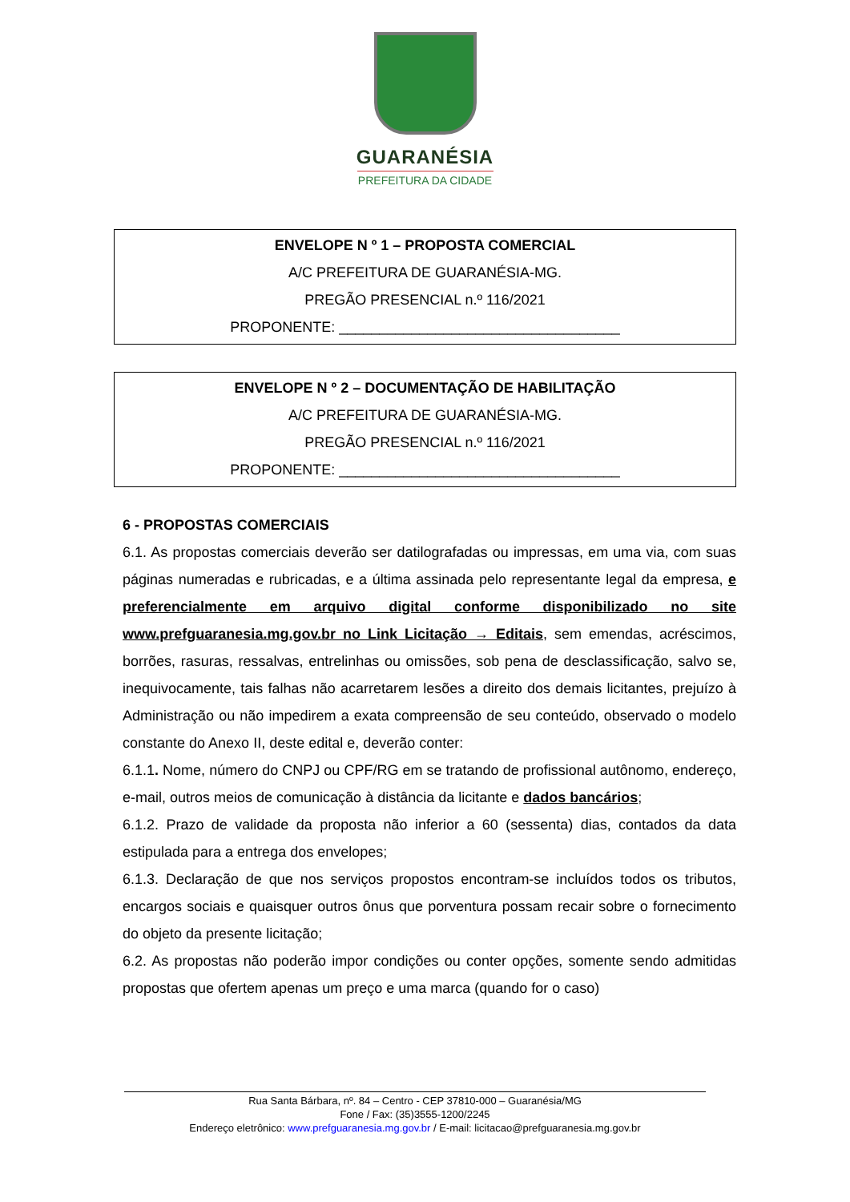GUARANÉSIA
PREFEITURA DA CIDADE
ENVELOPE N º 1 – PROPOSTA COMERCIAL
A/C PREFEITURA DE GUARANÉSIA-MG.
PREGÃO PRESENCIAL n.º 116/2021
PROPONENTE: ___________________________________
ENVELOPE N º 2 – DOCUMENTAÇÃO DE HABILITAÇÃO
A/C PREFEITURA DE GUARANÉSIA-MG.
PREGÃO PRESENCIAL n.º 116/2021
PROPONENTE: ___________________________________
6 - PROPOSTAS COMERCIAIS
6.1. As propostas comerciais deverão ser datilografadas ou impressas, em uma via, com suas páginas numeradas e rubricadas, e a última assinada pelo representante legal da empresa, e preferencialmente em arquivo digital conforme disponibilizado no site www.prefguaranesia.mg.gov.br no Link Licitação → Editais, sem emendas, acréscimos, borrões, rasuras, ressalvas, entrelinhas ou omissões, sob pena de desclassificação, salvo se, inequivocamente, tais falhas não acarretarem lesões a direito dos demais licitantes, prejuízo à Administração ou não impedirem a exata compreensão de seu conteúdo, observado o modelo constante do Anexo II, deste edital e, deverão conter:
6.1.1. Nome, número do CNPJ ou CPF/RG em se tratando de profissional autônomo, endereço, e-mail, outros meios de comunicação à distância da licitante e dados bancários;
6.1.2. Prazo de validade da proposta não inferior a 60 (sessenta) dias, contados da data estipulada para a entrega dos envelopes;
6.1.3. Declaração de que nos serviços propostos encontram-se incluídos todos os tributos, encargos sociais e quaisquer outros ônus que porventura possam recair sobre o fornecimento do objeto da presente licitação;
6.2. As propostas não poderão impor condições ou conter opções, somente sendo admitidas propostas que ofertem apenas um preço e uma marca (quando for o caso)
Rua Santa Bárbara, nº. 84 – Centro - CEP 37810-000 – Guaranésia/MG
Fone / Fax: (35)3555-1200/2245
Endereço eletrônico: www.prefguaranesia.mg.gov.br / E-mail: licitacao@prefguaranesia.mg.gov.br